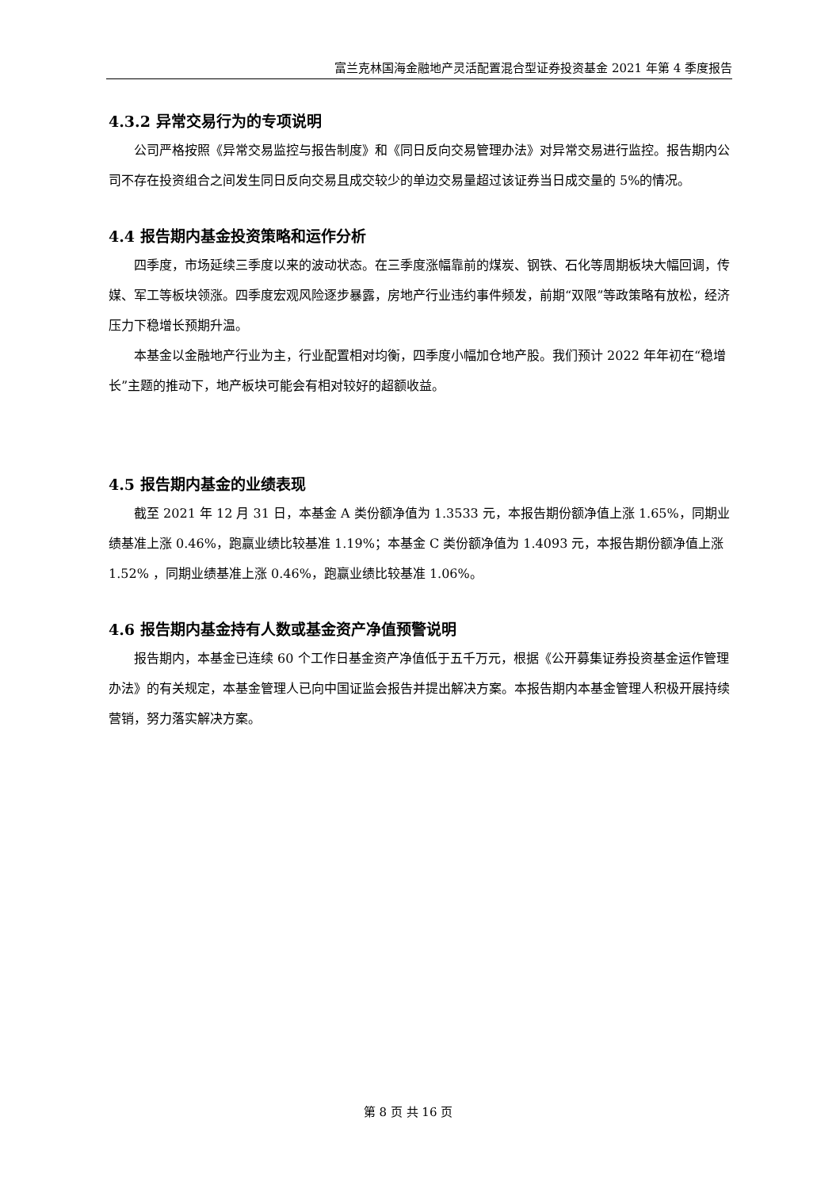富兰克林国海金融地产灵活配置混合型证券投资基金 2021 年第 4 季度报告
4.3.2 异常交易行为的专项说明
公司严格按照《异常交易监控与报告制度》和《同日反向交易管理办法》对异常交易进行监控。报告期内公司不存在投资组合之间发生同日反向交易且成交较少的单边交易量超过该证券当日成交量的 5%的情况。
4.4 报告期内基金投资策略和运作分析
四季度，市场延续三季度以来的波动状态。在三季度涨幅靠前的煤炭、钢铁、石化等周期板块大幅回调，传媒、军工等板块领涨。四季度宏观风险逐步暴露，房地产行业违约事件频发，前期“双限”等政策略有放松，经济压力下稳增长预期升温。
本基金以金融地产行业为主，行业配置相对均衡，四季度小幅加仓地产股。我们预计 2022 年年初在“稳增长”主题的推动下，地产板块可能会有相对较好的超额收益。
4.5 报告期内基金的业绩表现
截至 2021 年 12 月 31 日，本基金 A 类份额净值为 1.3533 元，本报告期份额净值上涨 1.65%，同期业绩基准上涨 0.46%，跑赢业绩比较基准 1.19%；本基金 C 类份额净值为 1.4093 元，本报告期份额净值上涨 1.52% ，同期业绩基准上涨 0.46%，跑赢业绩比较基准 1.06%。
4.6 报告期内基金持有人数或基金资产净值预警说明
报告期内，本基金已连续 60 个工作日基金资产净值低于五千万元，根据《公开募集证券投资基金运作管理办法》的有关规定，本基金管理人已向中国证监会报告并提出解决方案。本报告期内本基金管理人积极开展持续营销，努力落实解决方案。
第 8 页 共 16 页